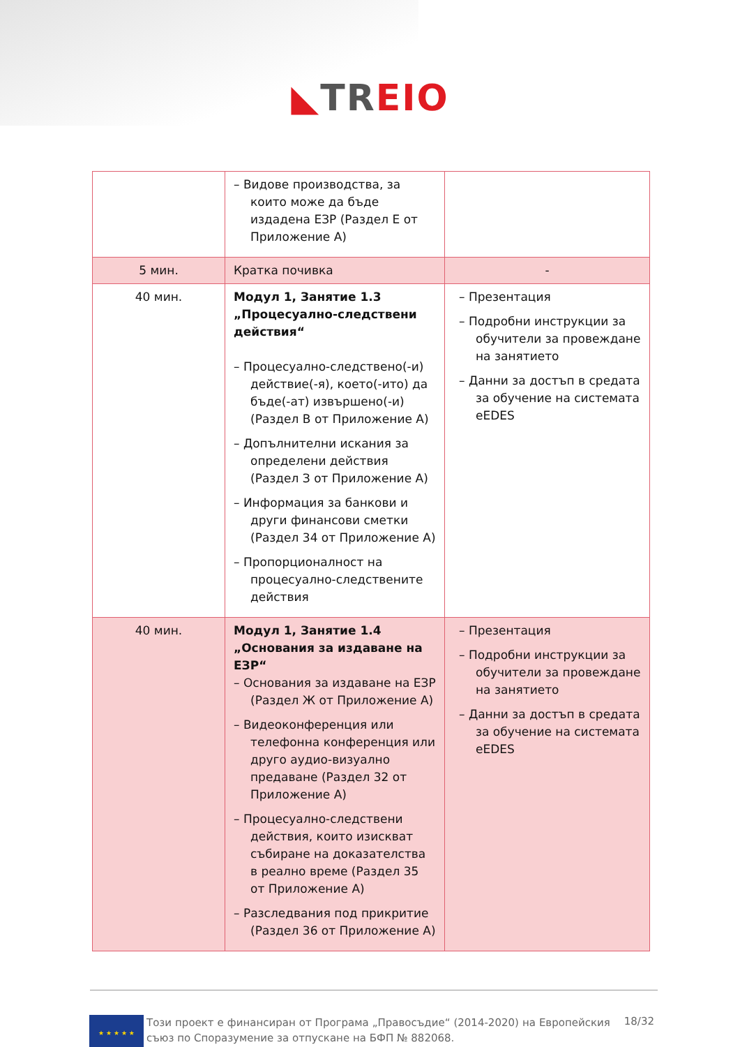◣TR EIO
| | – Видове производства, за които може да бъде издадена ЕЗР (Раздел Е от Приложение А) | |
| 5 мин. | Кратка почивка | - |
| 40 мин. | Модул 1, Занятие 1.3 „Процесуално-следствени действия“ – Процесуално-следствено(-и) действие(-я), което(-ито) да бъде(-ат) извършено(-и) (Раздел В от Приложение А) – Допълнителни искания за определени действия (Раздел З от Приложение А) – Информация за банкови и други финансови сметки (Раздел 34 от Приложение А) – Пропорционалност на процесуално-следствените действия | – Презентация – Подробни инструкции за обучители за провеждане на занятието – Данни за достъп в средата за обучение на системата eEDES |
| 40 мин. | Модул 1, Занятие 1.4 „Основания за издаване на ЕЗР“ – Основания за издаване на ЕЗР (Раздел Ж от Приложение А) – Видеоконференция или телефонна конференция или друго аудио-визуално предаване (Раздел 32 от Приложение А) – Процесуално-следствени действия, които изискват събиране на доказателства в реално време (Раздел 35 от Приложение А) – Разследвания под прикритие (Раздел 36 от Приложение А) | – Презентация – Подробни инструкции за обучители за провеждане на занятието – Данни за достъп в средата за обучение на системата eEDES |
★ ★ ★ ★ ★
Този проект е финансиран от Програма „Правосъдие“ (2014-2020) на Европейския съюз по Споразумение за отпускане на БФП № 882068.
18/32